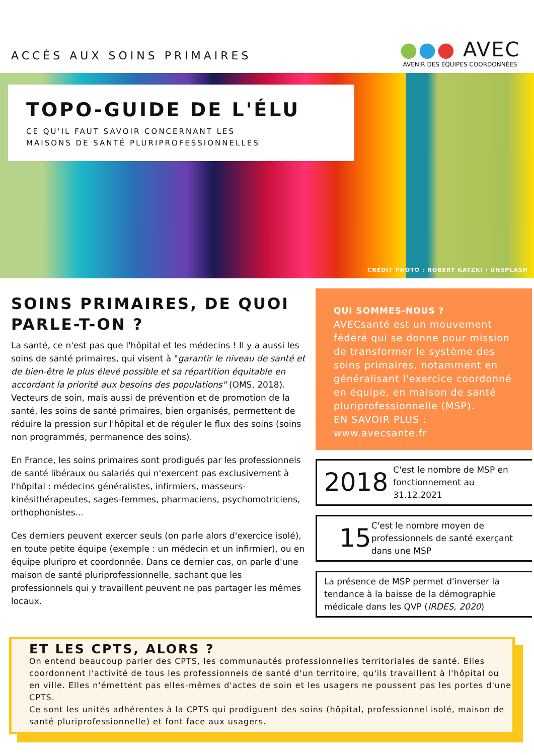ACCÈS AUX SOINS PRIMAIRES
●●● AVEC
AVENIR DES ÉQUIPES COORDONNÉES
TOPO-GUIDE DE L'ÉLU
CE QU'IL FAUT SAVOIR CONCERNANT LES
MAISONS DE SANTÉ PLURIPROFESSIONNELLES
CRÉDIT PHOTO : ROBERT KATZKI / UNSPLASH
SOINS PRIMAIRES, DE QUOI PARLE-T-ON ?
La santé, ce n'est pas que l'hôpital et les médecins ! Il y a aussi les soins de santé primaires, qui visent à "garantir le niveau de santé et de bien-être le plus élevé possible et sa répartition équitable en accordant la priorité aux besoins des populations" (OMS, 2018). Vecteurs de soin, mais aussi de prévention et de promotion de la santé, les soins de santé primaires, bien organisés, permettent de réduire la pression sur l'hôpital et de réguler le flux des soins (soins non programmés, permanence des soins).
En France, les soins primaires sont prodigués par les professionnels de santé libéraux ou salariés qui n'exercent pas exclusivement à l'hôpital : médecins généralistes, infirmiers, masseurs-kinésithérapeutes, sages-femmes, pharmaciens, psychomotriciens, orthophonistes...
Ces derniers peuvent exercer seuls (on parle alors d'exercice isolé), en toute petite équipe (exemple : un médecin et un infirmier), ou en équipe pluripro et coordonnée. Dans ce dernier cas, on parle d'une maison de santé pluriprofessionnelle, sachant que les professionnels qui y travaillent peuvent ne pas partager les mêmes locaux.
QUI SOMMES-NOUS ?
AVECsanté est un mouvement fédéré qui se donne pour mission de transformer le système des soins primaires, notamment en généralisant l'exercice coordonné en équipe, en maison de santé pluriprofessionnelle (MSP).
EN SAVOIR PLUS :
www.avecsante.fr
2018
C'est le nombre de MSP en fonctionnement au 31.12.2021
15
C'est le nombre moyen de professionnels de santé exerçant dans une MSP
La présence de MSP permet d'inverser la tendance à la baisse de la démographie médicale dans les QVP (IRDES, 2020)
ET LES CPTS, ALORS ?
On entend beaucoup parler des CPTS, les communautés professionnelles territoriales de santé. Elles coordonnent l'activité de tous les professionnels de santé d'un territoire, qu'ils travaillent à l'hôpital ou en ville. Elles n'émettent pas elles-mêmes d'actes de soin et les usagers ne poussent pas les portes d'une CPTS.
Ce sont les unités adhérentes à la CPTS qui prodiguent des soins (hôpital, professionnel isolé, maison de santé pluriprofessionnelle) et font face aux usagers.